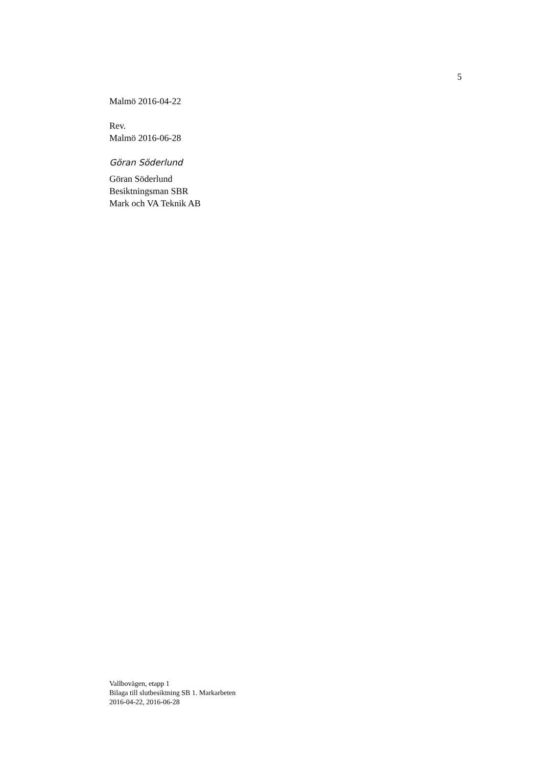5
Malmö 2016-04-22
Rev.
Malmö 2016-06-28
Göran Söderlund
Göran Söderlund
Besiktningsman SBR
Mark och VA Teknik AB
Vallbovägen, etapp 1
Bilaga till slutbesiktning SB 1. Markarbeten
2016-04-22, 2016-06-28